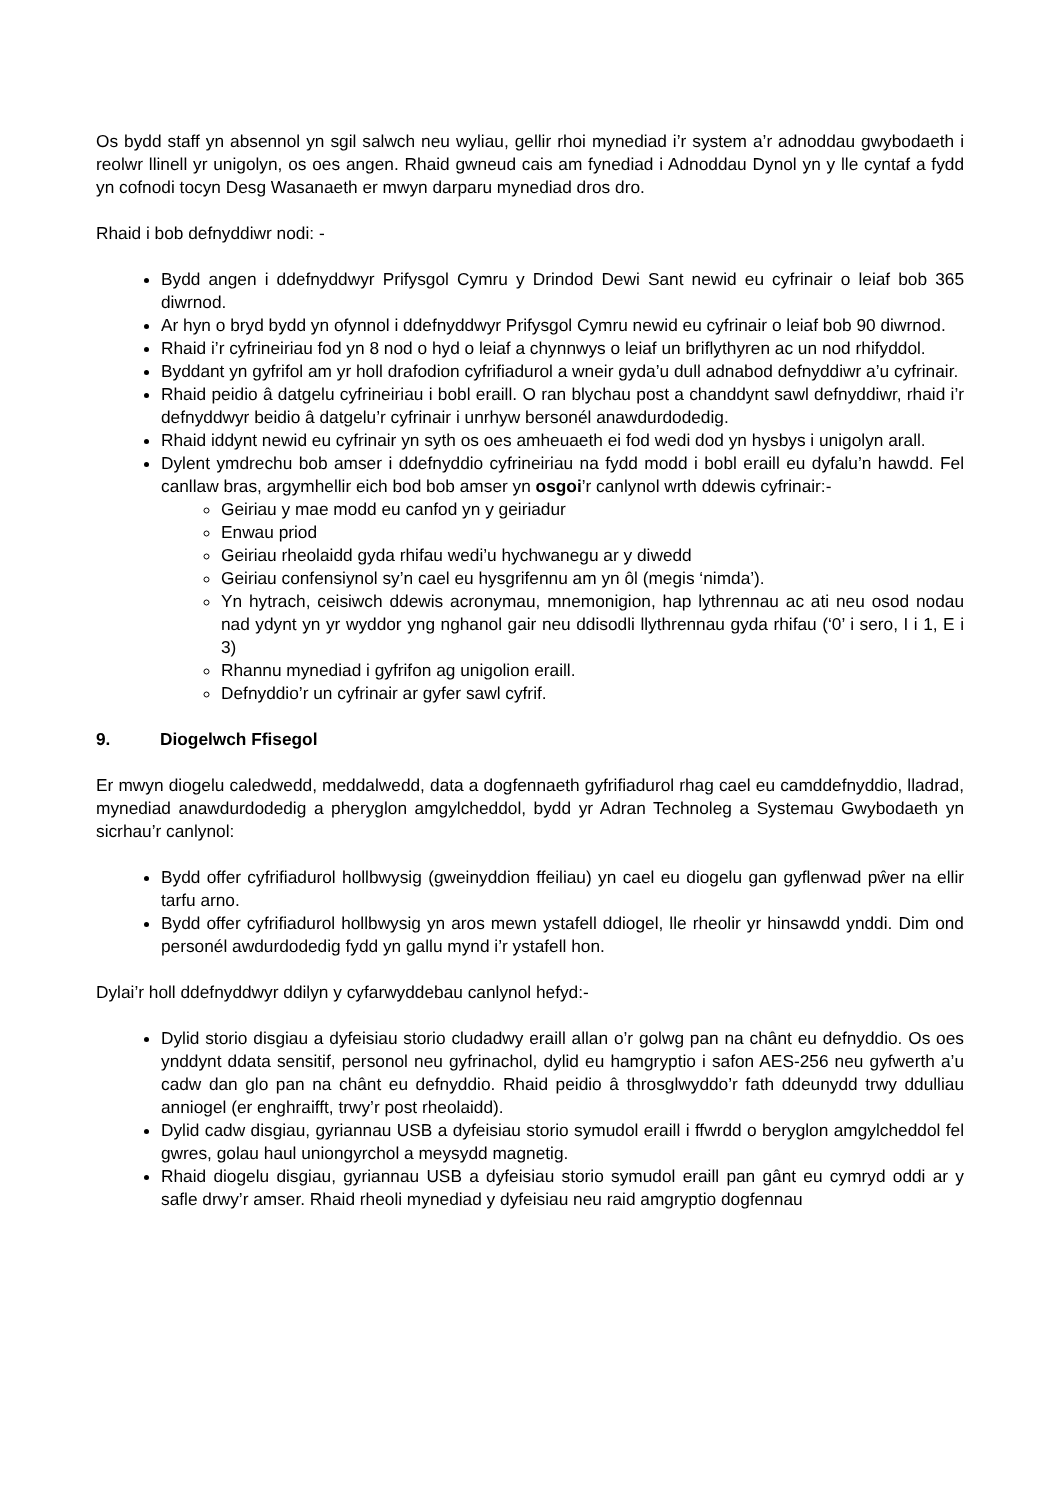Os bydd staff yn absennol yn sgil salwch neu wyliau, gellir rhoi mynediad i’r system a’r adnoddau gwybodaeth i reolwr llinell yr unigolyn, os oes angen. Rhaid gwneud cais am fynediad i Adnoddau Dynol yn y lle cyntaf a fydd yn cofnodi tocyn Desg Wasanaeth er mwyn darparu mynediad dros dro.
Rhaid i bob defnyddiwr nodi: -
Bydd angen i ddefnyddwyr Prifysgol Cymru y Drindod Dewi Sant newid eu cyfrinair o leiaf bob 365 diwrnod.
Ar hyn o bryd bydd yn ofynnol i ddefnyddwyr Prifysgol Cymru newid eu cyfrinair o leiaf bob 90 diwrnod.
Rhaid i’r cyfrineiriau fod yn 8 nod o hyd o leiaf a chynnwys o leiaf un briflythyren ac un nod rhifyddol.
Byddant yn gyfrifol am yr holl drafodion cyfrifiadurol a wneir gyda’u dull adnabod defnyddiwr a’u cyfrinair.
Rhaid peidio â datgelu cyfrineiriau i bobl eraill. O ran blychau post a chanddynt sawl defnyddiwr, rhaid i’r defnyddwyr beidio â datgelu’r cyfrinair i unrhyw bersonél anawdurdodedig.
Rhaid iddynt newid eu cyfrinair yn syth os oes amheuaeth ei fod wedi dod yn hysbys i unigolyn arall.
Dylent ymdrechu bob amser i ddefnyddio cyfrineiriau na fydd modd i bobl eraill eu dyfalu’n hawdd. Fel canllaw bras, argymhellir eich bod bob amser yn osgoi’r canlynol wrth ddewis cyfrinair:-
Geiriau y mae modd eu canfod yn y geiriadur
Enwau priod
Geiriau rheolaidd gyda rhifau wedi’u hychwanegu ar y diwedd
Geiriau confensiynol sy’n cael eu hysgrifennu am yn ôl (megis ‘nimda’).
Yn hytrach, ceisiwch ddewis acronymau, mnemonigion, hap lythrennau ac ati neu osod nodau nad ydynt yn yr wyddor yng nghanol gair neu ddisodli llythrennau gyda rhifau (‘0’ i sero, I i 1, E i 3)
Rhannu mynediad i gyfrifon ag unigolion eraill.
Defnyddio’r un cyfrinair ar gyfer sawl cyfrif.
9. Diogelwch Ffisegol
Er mwyn diogelu caledwedd, meddalwedd, data a dogfennaeth gyfrifiadurol rhag cael eu camddefnyddio, lladrad, mynediad anawdurdodedig a pheryglon amgylcheddol, bydd yr Adran Technoleg a Systemau Gwybodaeth yn sicrhau’r canlynol:
Bydd offer cyfrifiadurol hollbwysig (gweinyddion ffeiliau) yn cael eu diogelu gan gyflenwad pŵer na ellir tarfu arno.
Bydd offer cyfrifiadurol hollbwysig yn aros mewn ystafell ddiogel, lle rheolir yr hinsawdd ynddi. Dim ond personél awdurdodedig fydd yn gallu mynd i’r ystafell hon.
Dylai’r holl ddefnyddwyr ddilyn y cyfarwyddebau canlynol hefyd:-
Dylid storio disgiau a dyfeisiau storio cludadwy eraill allan o’r golwg pan na chânt eu defnyddio. Os oes ynddynt ddata sensitif, personol neu gyfrinachol, dylid eu hamgryptio i safon AES-256 neu gyfwerth a’u cadw dan glo pan na chânt eu defnyddio. Rhaid peidio â throsglwyddo’r fath ddeunydd trwy ddulliau anniogel (er enghraifft, trwy’r post rheolaidd).
Dylid cadw disgiau, gyriannau USB a dyfeisiau storio symudol eraill i ffwrdd o beryglon amgylcheddol fel gwres, golau haul uniongyrchol a meysydd magnetig.
Rhaid diogelu disgiau, gyriannau USB a dyfeisiau storio symudol eraill pan gânt eu cymryd oddi ar y safle drwy’r amser. Rhaid rheoli mynediad y dyfeisiau neu raid amgryptio dogfennau